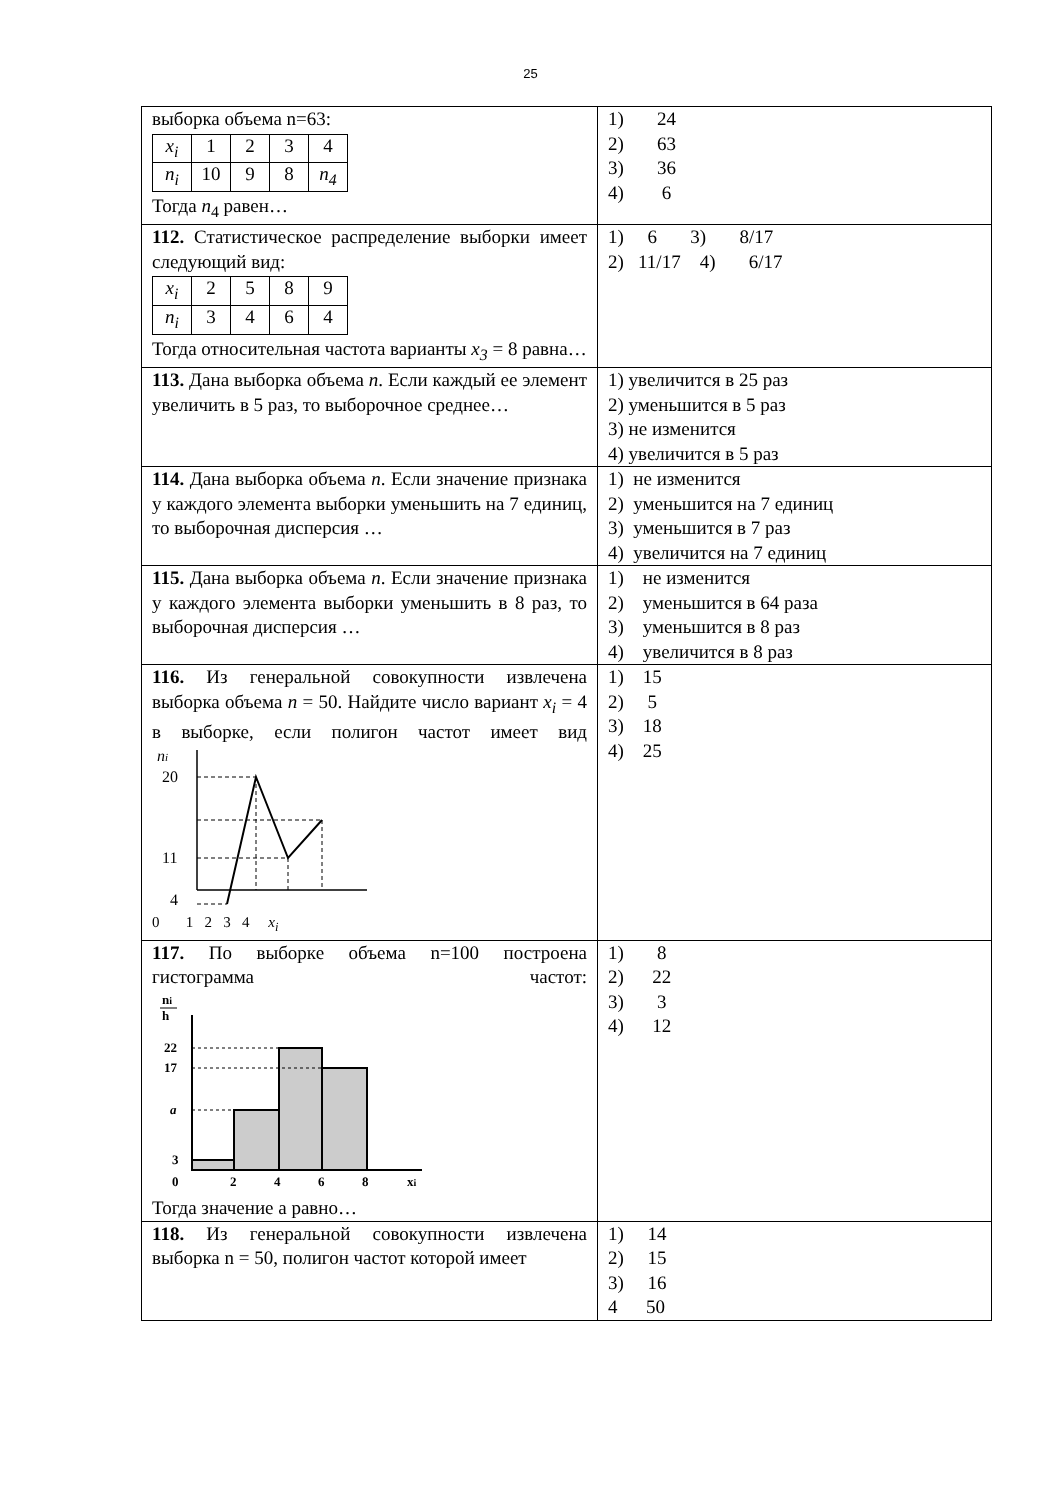25
| выборка объема n=63: / x<sub>i</sub> / 1 / 2 / 3 / 4 / / n<sub>i</sub> / 10 / 9 / 8 / n<sub>4</sub> / Тогда n<sub>4</sub> равен… | 1) 24 2) 63 3) 36 4) 6 |
| 112. Статистическое распределение выборки имеет следующий вид: / x<sub>i</sub> / 2 / 5 / 8 / 9 / / n<sub>i</sub> / 3 / 4 / 6 / 4 / Тогда относительная частота варианты x<sub>3</sub> = 8 равна… | 1) 6 3) 8/17 2) 11/17 4) 6/17 |
| 113. Дана выборка объема n . Если каждый ее элемент увеличить в 5 раз, то выборочное среднее… | 1) увеличится в 25 раз 2) уменьшится в 5 раз 3) не изменится 4) увеличится в 5 раз |
| 114. Дана выборка объема n . Если значение признака у каждого элемента выборки уменьшить на 7 единиц, то выборочная дисперсия … | 1) не изменится 2) уменьшится на 7 единиц 3) уменьшится в 7 раз 4) увеличится на 7 единиц |
| 115. Дана выборка объема n . Если значение признака у каждого элемента выборки уменьшить в 8 раз, то выборочная дисперсия … | 1) не изменится 2) уменьшится в 64 раза 3) уменьшится в 8 раз 4) увеличится в 8 раз |
| 116. Из генеральной совокупности извлечена выборка объема n = 50. Найдите число вариант x<sub>i</sub> = 4 в выборке, если полигон частот имеет вид n i 20 11 4 0 1 2 3 4 x<sub>i</sub> | 1) 15 2) 5 3) 18 4) 25 |
| 117. По выборке объема n=100 построена гистограмма частот: n i h 22 17 a 3 0 2 4 6 8 x i Тогда значение а равно… | 1) 8 2) 22 3) 3 4) 12 |
| 118. Из генеральной совокупности извлечена выборка n = 50, полигон частот которой имеет | 1) 14 2) 15 3) 16 4 50 |